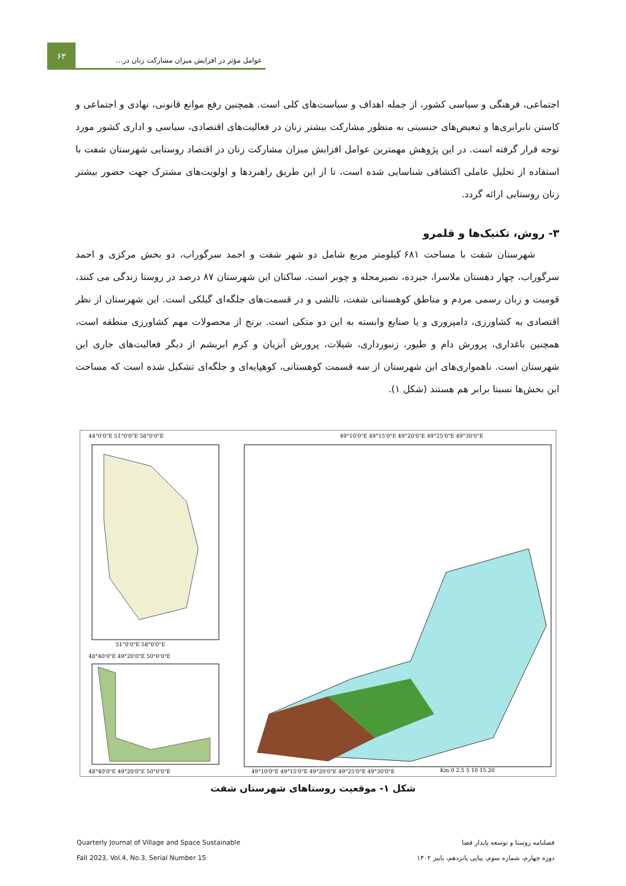۶۳
عوامل مؤثر در افزایش میزان مشارکت زنان در...
اجتماعی، فرهنگی و سیاسی کشور، از جمله اهداف و سیاست‌های کلی است. همچنین رفع موانع قانونی، نهادی و اجتماعی و کاستن نابرابری‌ها و تبعیض‌های جنسیتی به منظور مشارکت بیشتر زنان در فعالیت‌های اقتصادی، سیاسی و اداری کشور مورد توجه قرار گرفته است. در این پژوهش مهمترین عوامل افزایش میزان مشارکت زنان در اقتصاد روستایی شهرستان شفت با استفاده از تحلیل عاملی اکتشافی شناسایی شده است، تا از این طریق راهبردها و اولویت‌های مشترک جهت حضور بیشتر زنان روستایی ارائه گردد.
۳- روش، تکنیک‌ها و قلمرو
شهرستان شفت با مساحت ۶۸۱ کیلومتر مربع شامل دو شهر شفت و احمد سرگوراب، دو بخش مرکزی و احمد سرگوراب، چهار دهستان ملاسرا، جیرده، نصیرمحله و چوبر است. ساکنان این شهرستان ۸۷ درصد در روستا زندگی می کنند، قومیت و زبان رسمی مردم و مناطق کوهستانی شفت، تالشی و در قسمت‌های جلگه‌ای گیلکی است. این شهرستان از نظر اقتصادی به کشاورزی، دامپروری و یا صنایع وابسته به این دو متکی است. برنج از محصولات مهم کشاورزی منطقه است، همچنین باغداری، پرورش دام و طیور، زنبورداری، شیلات، پرورش آبزیان و کرم ابریشم از دیگر فعالیت‌های جاری این شهرستان است. ناهمواری‌های این شهرستان از سه قسمت کوهستانی، کوهپایه‌ای و جلگه‌ای تشکیل شده است که مساحت این بخش‌ها نسبتا برابر هم هستند (شکل ۱).
44°0'0"E 51°0'0"E 58°0'0"E
51°0'0"E 58°0'0"E
48°40'0"E 49°20'0"E 50°0'0"E
48°40'0"E 49°20'0"E 50°0'0"E
49°10'0"E 49°15'0"E 49°20'0"E 49°25'0"E 49°30'0"E
Km 0 2.5 5 10 15 20
49°10'0"E 49°15'0"E 49°20'0"E 49°25'0"E 49°30'0"E
شکل ۱- موقعیت روستاهای شهرستان شفت
Quarterly Journal of Village and Space Sustainable
Fall 2023, Vol.4, No.3, Serial Number 15
فصلنامه روستا و توسعه پایدار فضا
دوره چهارم، شماره سوم، پیاپی پانزدهم، پاییز ۱۴۰۲